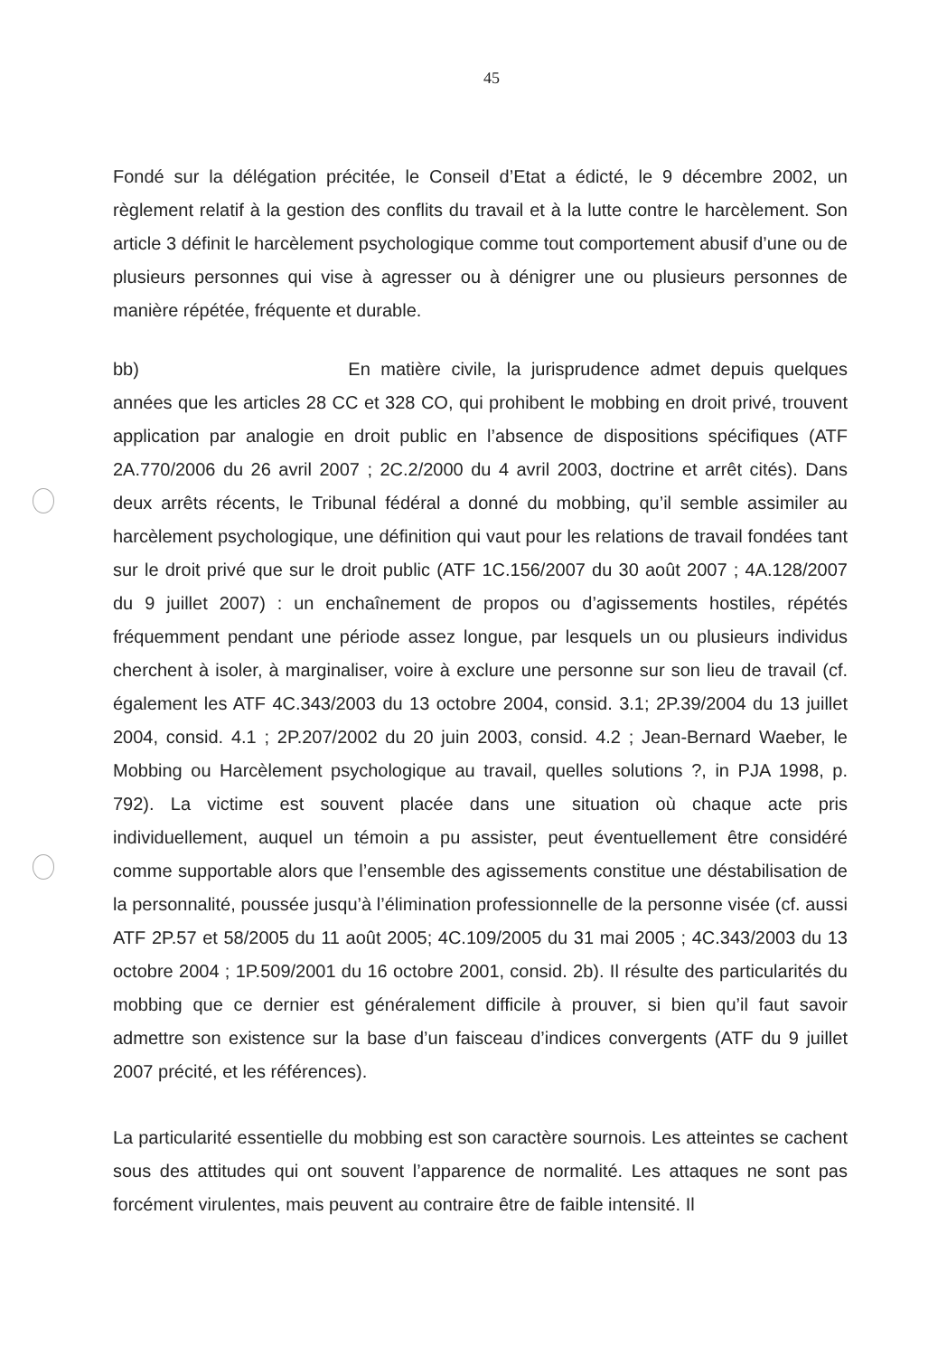45
Fondé sur la délégation précitée, le Conseil d’Etat a édicté, le 9 décembre 2002, un règlement relatif à la gestion des conflits du travail et à la lutte contre le harcèlement. Son article 3 définit le harcèlement psychologique comme tout comportement abusif d’une ou de plusieurs personnes qui vise à agresser ou à dénigrer une ou plusieurs personnes de manière répétée, fréquente et durable.
bb) En matière civile, la jurisprudence admet depuis quelques années que les articles 28 CC et 328 CO, qui prohibent le mobbing en droit privé, trouvent application par analogie en droit public en l’absence de dispositions spécifiques (ATF 2A.770/2006 du 26 avril 2007 ; 2C.2/2000 du 4 avril 2003, doctrine et arrêt cités). Dans deux arrêts récents, le Tribunal fédéral a donné du mobbing, qu’il semble assimiler au harcèlement psychologique, une définition qui vaut pour les relations de travail fondées tant sur le droit privé que sur le droit public (ATF 1C.156/2007 du 30 août 2007 ; 4A.128/2007 du 9 juillet 2007) : un enchaînement de propos ou d’agissements hostiles, répétés fréquemment pendant une période assez longue, par lesquels un ou plusieurs individus cherchent à isoler, à marginaliser, voire à exclure une personne sur son lieu de travail (cf. également les ATF 4C.343/2003 du 13 octobre 2004, consid. 3.1; 2P.39/2004 du 13 juillet 2004, consid. 4.1 ; 2P.207/2002 du 20 juin 2003, consid. 4.2 ; Jean-Bernard Waeber, le Mobbing ou Harcèlement psychologique au travail, quelles solutions ?, in PJA 1998, p. 792). La victime est souvent placée dans une situation où chaque acte pris individuellement, auquel un témoin a pu assister, peut éventuellement être considéré comme supportable alors que l’ensemble des agissements constitue une déstabilisation de la personnalité, poussée jusqu’à l’élimination professionnelle de la personne visée (cf. aussi ATF 2P.57 et 58/2005 du 11 août 2005; 4C.109/2005 du 31 mai 2005 ; 4C.343/2003 du 13 octobre 2004 ; 1P.509/2001 du 16 octobre 2001, consid. 2b). Il résulte des particularités du mobbing que ce dernier est généralement difficile à prouver, si bien qu’il faut savoir admettre son existence sur la base d’un faisceau d’indices convergents (ATF du 9 juillet 2007 précité, et les références).
La particularité essentielle du mobbing est son caractère sournois. Les atteintes se cachent sous des attitudes qui ont souvent l’apparence de normalité. Les attaques ne sont pas forcément virulentes, mais peuvent au contraire être de faible intensité. Il